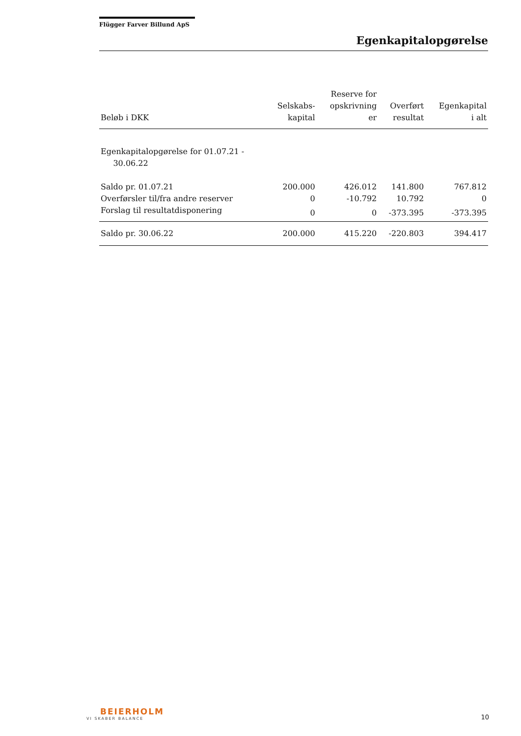Flügger Farver Billund ApS
Egenkapitalopgørelse
| Beløb i DKK | Selskabs- kapital | Reserve for opskrivning er | Overført resultat | Egenkapital i alt |
| --- | --- | --- | --- | --- |
| Egenkapitalopgørelse for 01.07.21 - 30.06.22 | | | | |
| Saldo pr. 01.07.21 | 200.000 | 426.012 | 141.800 | 767.812 |
| Overførsler til/fra andre reserver | 0 | -10.792 | 10.792 | 0 |
| Forslag til resultatdisponering | 0 | 0 | -373.395 | -373.395 |
| Saldo pr. 30.06.22 | 200.000 | 415.220 | -220.803 | 394.417 |
BEIERHOLM
VI SKABER BALANCE
10